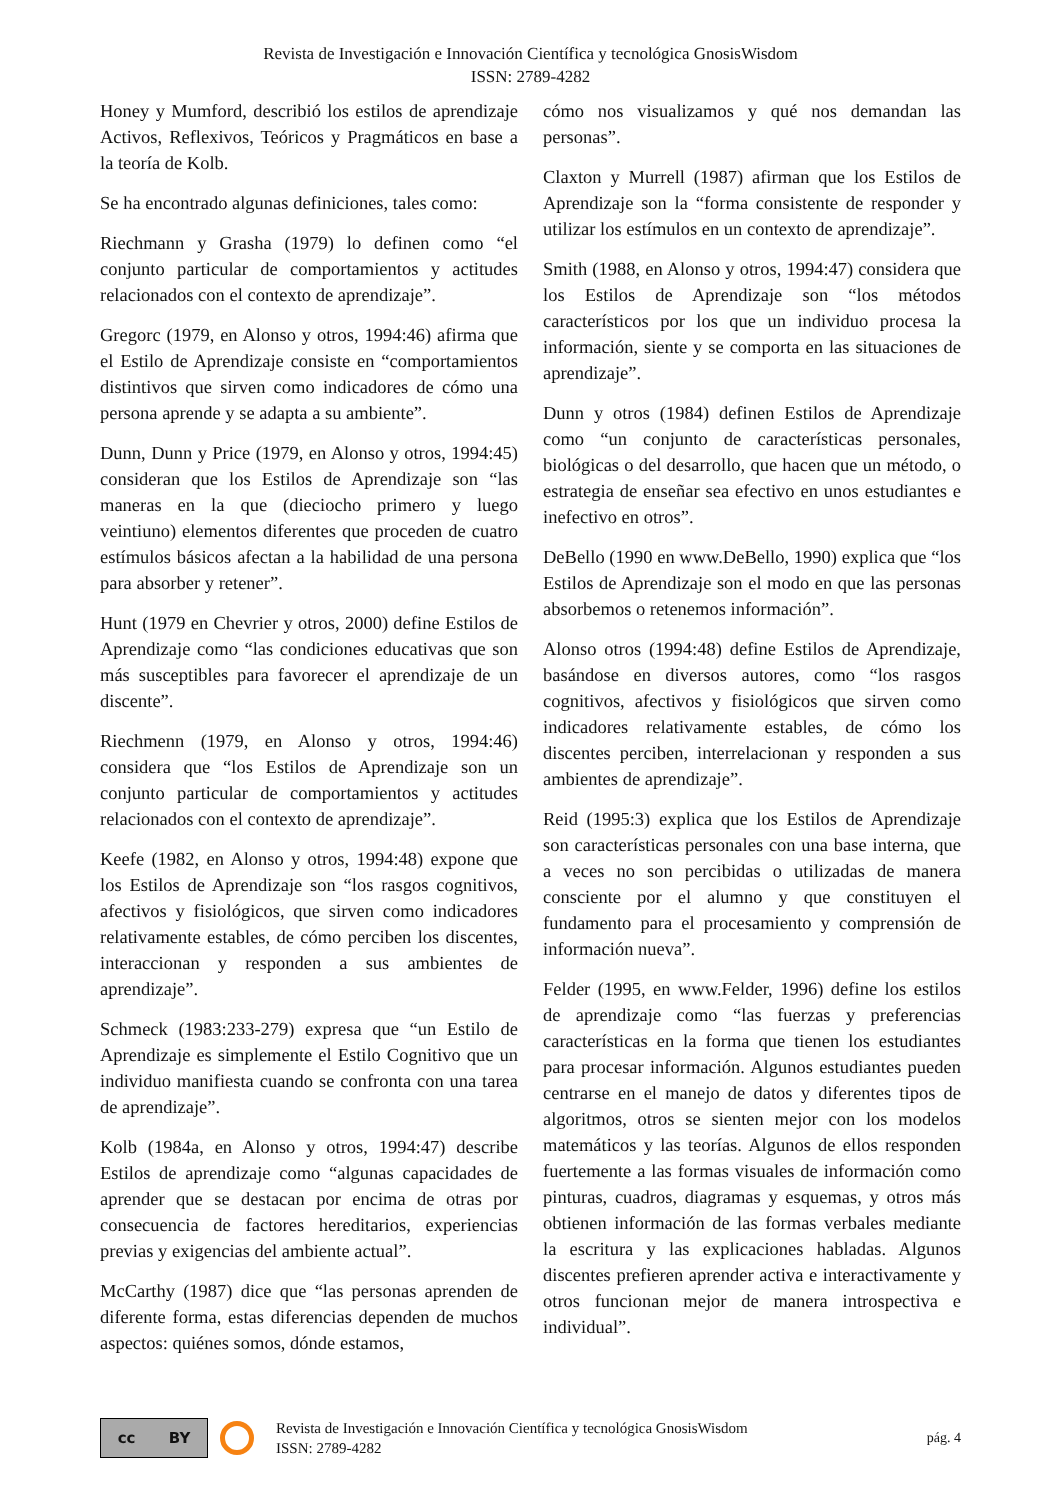Revista de Investigación e Innovación Científica y tecnológica GnosisWisdom
ISSN: 2789-4282
Honey y Mumford, describió los estilos de aprendizaje Activos, Reflexivos, Teóricos y Pragmáticos en base a la teoría de Kolb.
Se ha encontrado algunas definiciones, tales como:
Riechmann y Grasha (1979) lo definen como “el conjunto particular de comportamientos y actitudes relacionados con el contexto de aprendizaje”.
Gregorc (1979, en Alonso y otros, 1994:46) afirma que el Estilo de Aprendizaje consiste en “comportamientos distintivos que sirven como indicadores de cómo una persona aprende y se adapta a su ambiente”.
Dunn, Dunn y Price (1979, en Alonso y otros, 1994:45) consideran que los Estilos de Aprendizaje son “las maneras en la que (dieciocho primero y luego veintiuno) elementos diferentes que proceden de cuatro estímulos básicos afectan a la habilidad de una persona para absorber y retener”.
Hunt (1979 en Chevrier y otros, 2000) define Estilos de Aprendizaje como “las condiciones educativas que son más susceptibles para favorecer el aprendizaje de un discente”.
Riechmenn (1979, en Alonso y otros, 1994:46) considera que “los Estilos de Aprendizaje son un conjunto particular de comportamientos y actitudes relacionados con el contexto de aprendizaje”.
Keefe (1982, en Alonso y otros, 1994:48) expone que los Estilos de Aprendizaje son “los rasgos cognitivos, afectivos y fisiológicos, que sirven como indicadores relativamente estables, de cómo perciben los discentes, interaccionan y responden a sus ambientes de aprendizaje”.
Schmeck (1983:233-279) expresa que “un Estilo de Aprendizaje es simplemente el Estilo Cognitivo que un individuo manifiesta cuando se confronta con una tarea de aprendizaje”.
Kolb (1984a, en Alonso y otros, 1994:47) describe Estilos de aprendizaje como “algunas capacidades de aprender que se destacan por encima de otras por consecuencia de factores hereditarios, experiencias previas y exigencias del ambiente actual”.
McCarthy (1987) dice que “las personas aprenden de diferente forma, estas diferencias dependen de muchos aspectos: quiénes somos, dónde estamos,
cómo nos visualizamos y qué nos demandan las personas”.
Claxton y Murrell (1987) afirman que los Estilos de Aprendizaje son la “forma consistente de responder y utilizar los estímulos en un contexto de aprendizaje”.
Smith (1988, en Alonso y otros, 1994:47) considera que los Estilos de Aprendizaje son “los métodos característicos por los que un individuo procesa la información, siente y se comporta en las situaciones de aprendizaje”.
Dunn y otros (1984) definen Estilos de Aprendizaje como “un conjunto de características personales, biológicas o del desarrollo, que hacen que un método, o estrategia de enseñar sea efectivo en unos estudiantes e inefectivo en otros”.
DeBello (1990 en www.DeBello, 1990) explica que “los Estilos de Aprendizaje son el modo en que las personas absorbemos o retenemos información”.
Alonso otros (1994:48) define Estilos de Aprendizaje, basándose en diversos autores, como “los rasgos cognitivos, afectivos y fisiológicos que sirven como indicadores relativamente estables, de cómo los discentes perciben, interrelacionan y responden a sus ambientes de aprendizaje”.
Reid (1995:3) explica que los Estilos de Aprendizaje son características personales con una base interna, que a veces no son percibidas o utilizadas de manera consciente por el alumno y que constituyen el fundamento para el procesamiento y comprensión de información nueva”.
Felder (1995, en www.Felder, 1996) define los estilos de aprendizaje como “las fuerzas y preferencias características en la forma que tienen los estudiantes para procesar información. Algunos estudiantes pueden centrarse en el manejo de datos y diferentes tipos de algoritmos, otros se sienten mejor con los modelos matemáticos y las teorías. Algunos de ellos responden fuertemente a las formas visuales de información como pinturas, cuadros, diagramas y esquemas, y otros más obtienen información de las formas verbales mediante la escritura y las explicaciones habladas. Algunos discentes prefieren aprender activa e interactivamente y otros funcionan mejor de manera introspectiva e individual”.
cc BY
Revista de Investigación e Innovación Científica y tecnológica GnosisWisdom
ISSN: 2789-4282
pág. 4